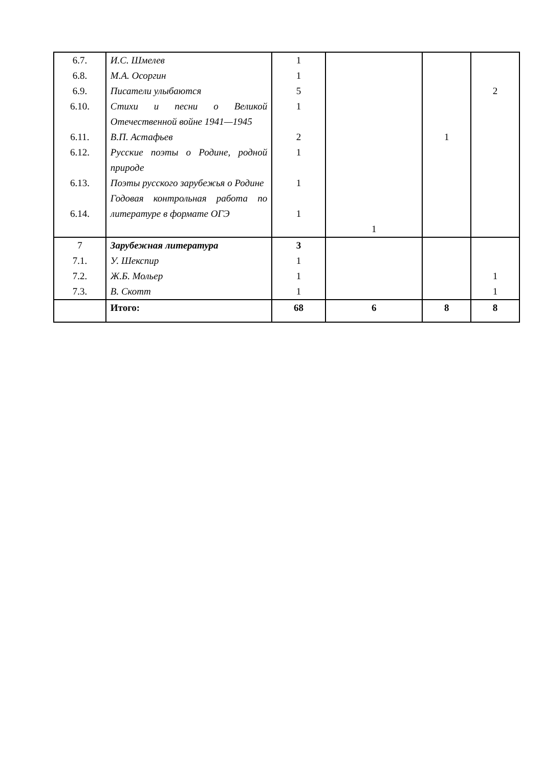| 6.7. 6.8. 6.9. 6.10. 6.11. 6.12. 6.13. 6.14. | И.С. Шмелев М.А. Осоргин Писатели улыбаются Стихи и песни о Великой Отечественной войне 1941—1945 В.П. Астафьев Русские поэты о Родине, родной природе Поэты русского зарубежья о Родине Годовая контрольная работа по литературе в формате ОГЭ | 1 1 5 1 2 1 1 1 | 1 | 1 | 2 |
| 7 7.1. 7.2. 7.3. | Зарубежная литература У. Шекспир Ж.Б. Мольер В. Скотт | 3 1 1 1 | | | 1 1 |
| | Итого: | 68 | 6 | 8 | 8 |